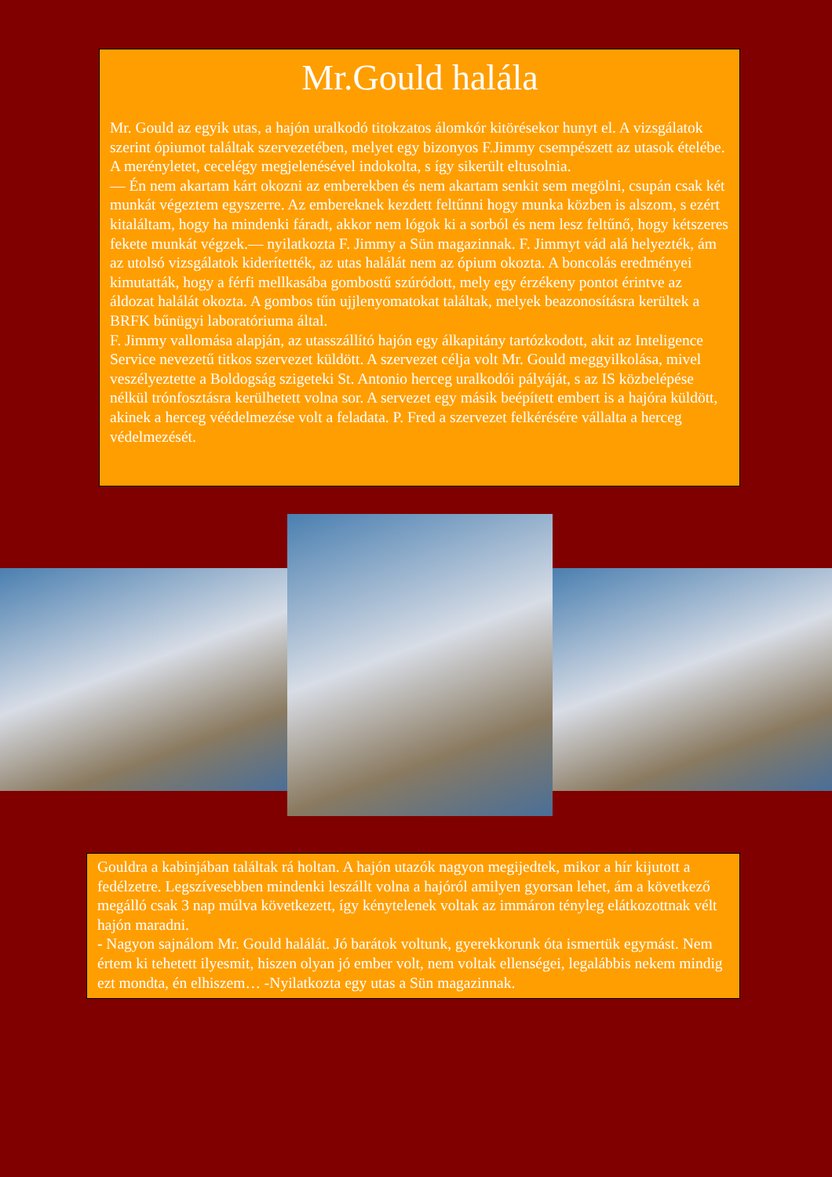Mr.Gould halála
Mr. Gould az egyik utas, a hajón uralkodó titokzatos álomkór kitörésekor hunyt el. A vizsgálatok szerint ópiumot találtak szervezetében, melyet egy bizonyos F.Jimmy csempészett az utasok ételébe. A merényletet, cecelégy megjelenésével indokolta, s így sikerült eltusolnia.
― Én nem akartam kárt okozni az emberekben és nem akartam senkit sem megölni, csupán csak két munkát végeztem egyszerre. Az embereknek kezdett feltűnni hogy munka közben is alszom, s ezért kitaláltam, hogy ha mindenki fáradt, akkor nem lógok ki a sorból és nem lesz feltűnő, hogy kétszeres fekete munkát végzek.― nyilatkozta F. Jimmy a Sün magazinnak. F. Jimmyt vád alá helyezték, ám az utolsó vizsgálatok kiderítették, az utas halálát nem az ópium okozta. A boncolás eredményei kimutatták, hogy a férfi mellkasába gombostű szúródott, mely egy érzékeny pontot érintve az áldozat halálát okozta. A gombos tűn ujjlenyomatokat találtak, melyek beazonosításra kerültek a BRFK bűnügyi laboratóriuma által.
F. Jimmy vallomása alapján, az utasszállító hajón egy álkapitány tartózkodott, akit az Inteligence Service nevezetű titkos szervezet küldött. A szervezet célja volt Mr. Gould meggyilkolása, mivel veszélyeztette a Boldogság szigeteki St. Antonio herceg uralkodói pályáját, s az IS közbelépése nélkül trónfosztásra kerülhetett volna sor. A servezet egy másik beépített embert is a hajóra küldött, akinek a herceg vééd­elmezése volt a feladata. P. Fred a szervezet felkérésére vállalta a herceg védelmezését.
Gouldra a kabinjában találtak rá holtan. A hajón utazók nagyon megijedtek, mikor a hír kijutott a fedélzetre. Legszívesebben mindenki leszállt volna a hajóról amilyen gyorsan lehet, ám a következő megálló csak 3 nap múlva következett, így kénytelenek voltak az immáron tényleg elátkozottnak vélt hajón maradni.
- Nagyon sajnálom Mr. Gould halálát. Jó barátok voltunk, gyerekkorunk óta ismertük egymást. Nem értem ki tehetett ilyesmit, hiszen olyan jó ember volt, nem voltak ellenségei, legalábbis nekem mindig ezt mondta, én elhiszem… -Nyilatkozta egy utas a Sün magazinnak.